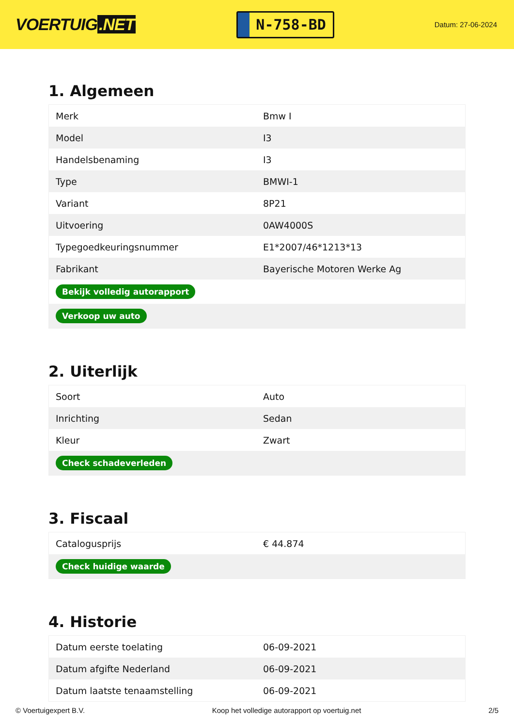VOERTUIG.NET
N-758-BD
Datum: 27-06-2024
1. Algemeen
| Merk | Bmw I |
| Model | I3 |
| Handelsbenaming | I3 |
| Type | BMWI-1 |
| Variant | 8P21 |
| Uitvoering | 0AW4000S |
| Typegoedkeuringsnummer | E1*2007/46*1213*13 |
| Fabrikant | Bayerische Motoren Werke Ag |
| Bekijk volledig autorapport | |
| Verkoop uw auto | |
2. Uiterlijk
| Soort | Auto |
| Inrichting | Sedan |
| Kleur | Zwart |
| Check schadeverleden | |
3. Fiscaal
| Catalogusprijs | € 44.874 |
| Check huidige waarde | |
4. Historie
| Datum eerste toelating | 06-09-2021 |
| Datum afgifte Nederland | 06-09-2021 |
| Datum laatste tenaamstelling | 06-09-2021 |
© Voertuigexpert B.V. Koop het volledige autorapport op voertuig.net 2/5